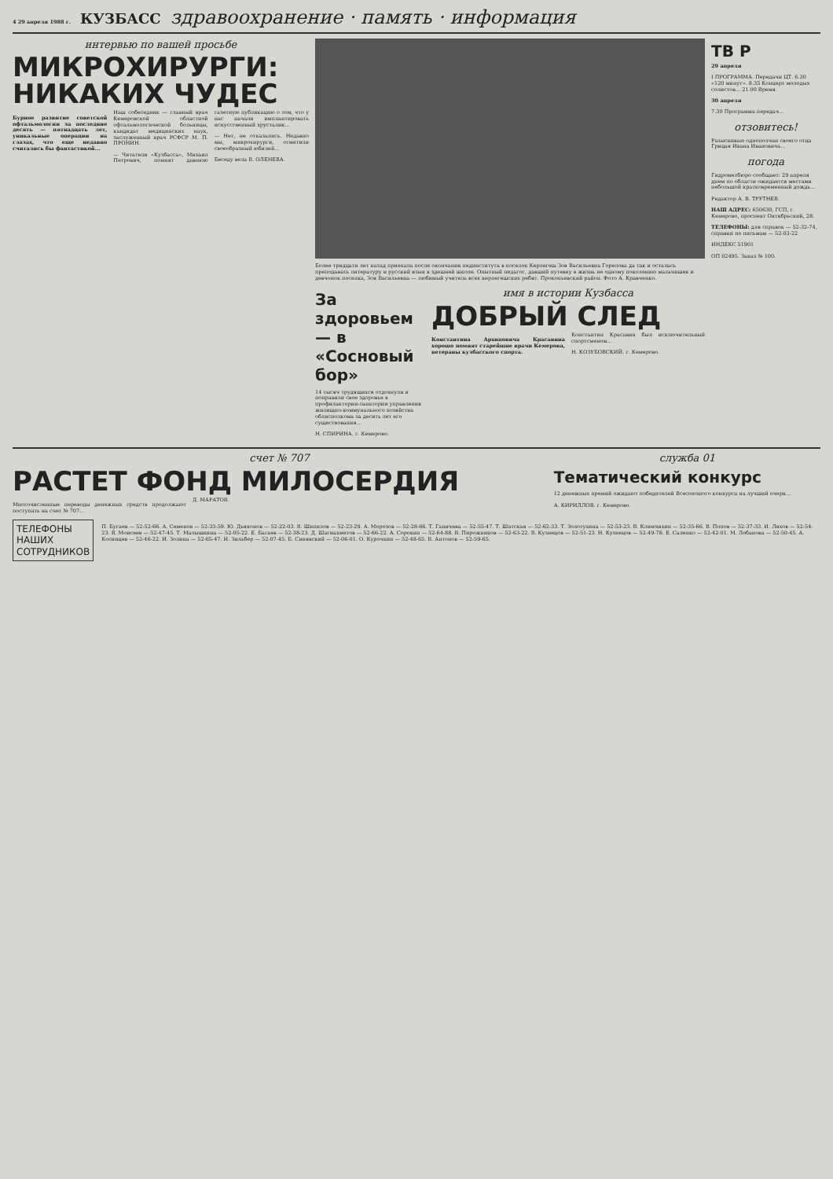4 29 апреля 1988 г. КУЗБАСС здравоохранение · память · информация
интервью по вашей просьбе
МИКРОХИРУРГИ: НИКАКИХ ЧУДЕС
Бурное развитие советской офтальмологии за последние десять — пятнадцать лет, уникальные операции на глазах, что еще недавно считались бы фантастикой...
Наш собеседник — главный врач Кемеровской областной офтальмологической больницы, кандидат медицинских наук, заслуженный врач РСФСР М. П. ПРОНИН.
— Читатели «Кузбасса», Михаил Петрович, помнят давнюю газетную публикацию о том, что у нас начали имплантировать искусственный хрусталик...
— Нет, не отказались. Недавно мы, микрохирурги, отметили своеобразный юбилей...
Беседу вела В. ОЛЕНЕВА.
Более тридцати лет назад приехала после окончания пединститута в поселок Керлегеш Зоя Васильевна Горелова да так и осталась преподавать литературу и русский язык в здешней школе. Опытный педагог, давший путевку в жизнь не одному поколению мальчишек и девчонок поселка, Зоя Васильевна — любимый учитель всех керлегешских ребят. Прокопьевский район. Фото А. Кравченко.
За здоровьем — в «Сосновый бор»
14 тысяч трудящихся отдохнули и поправили свое здоровье в профилактории-санатории управления жилищно-коммунального хозяйства облисполкома за десять лет его существования...
Н. СПИРИНА. г. Кемерово.
имя в истории Кузбасса
ДОБРЫЙ СЛЕД
Константина Архиповича Красавина хорошо помнят старейшие врачи Кемерова, ветераны кузбасского спорта.
Константин Красавин был исключительный спортсменом...
Н. КОЗУБОВСКИЙ. г. Кемерово.
ТВ Р
29 апреля
I ПРОГРАММА. Передачи ЦТ. 6.30 «120 минут». 8.35 Концерт молодых солистов... 21.00 Время.
30 апреля
7.30 Программа передач...
отзовитесь!
Разыскиваю однополчан своего отца Грицая Ивана Ивановича...
погода
Гидрометбюро сообщает: 29 апреля днем по области ожидается местами небольшой кратковременный дождь...
Редактор А. В. ТРУТНЕВ.
НАШ АДРЕС: 650630, ГСП, г. Кемерово, проспект Октябрьский, 28.
ТЕЛЕФОНЫ: для справок — 52-32-74, справки по письмам — 52-03-22
ИНДЕКС 51901
ОП 02495. Заказ № 100.
счет № 707
РАСТЕТ ФОНД МИЛОСЕРДИЯ
Многочисленные переводы денежных средств продолжают поступать на счет № 707...
Д. МАРАТОВ.
служба 01
Тематический конкурс
12 денежных премий ожидают победителей Всесоюзного конкурса на лучший очерк...
А. КИРИЛЛОВ. г. Кемерово.
ТЕЛЕФОНЫ НАШИХ СОТРУДНИКОВ
П. Бугаев — 52-52-66. А. Семенов — 52-33-59. Ю. Дьяконов — 52-22-03. В. Шипилов — 52-23-29. А. Морозов — 52-28-66. Т. Ганичева — 52-55-47. Т. Шатская — 52-62-33. Т. Золотухина — 52-53-23. В. Климчихин — 52-35-66. В. Попов — 52-37-33. И. Ляхов — 52-54-23. В. Моисеев — 52-47-45. Т. Малышкина — 52-05-22. Е. Багаев — 52-38-23. Д. Шагиахметов — 52-66-22. А. Сорокин — 52-64-88. В. Пирожников — 52-63-22. В. Кузнецов — 52-51-23. Н. Кузнецов — 52-49-78. Е. Саленко — 52-42-01. М. Лобанова — 52-50-45. А. Косинцев — 52-46-22. И. Золина — 52-65-47. И. Зильбер — 52-07-45. Б. Синявский — 52-06-01. О. Курочкин — 52-48-65. В. Антонов — 52-59-65.